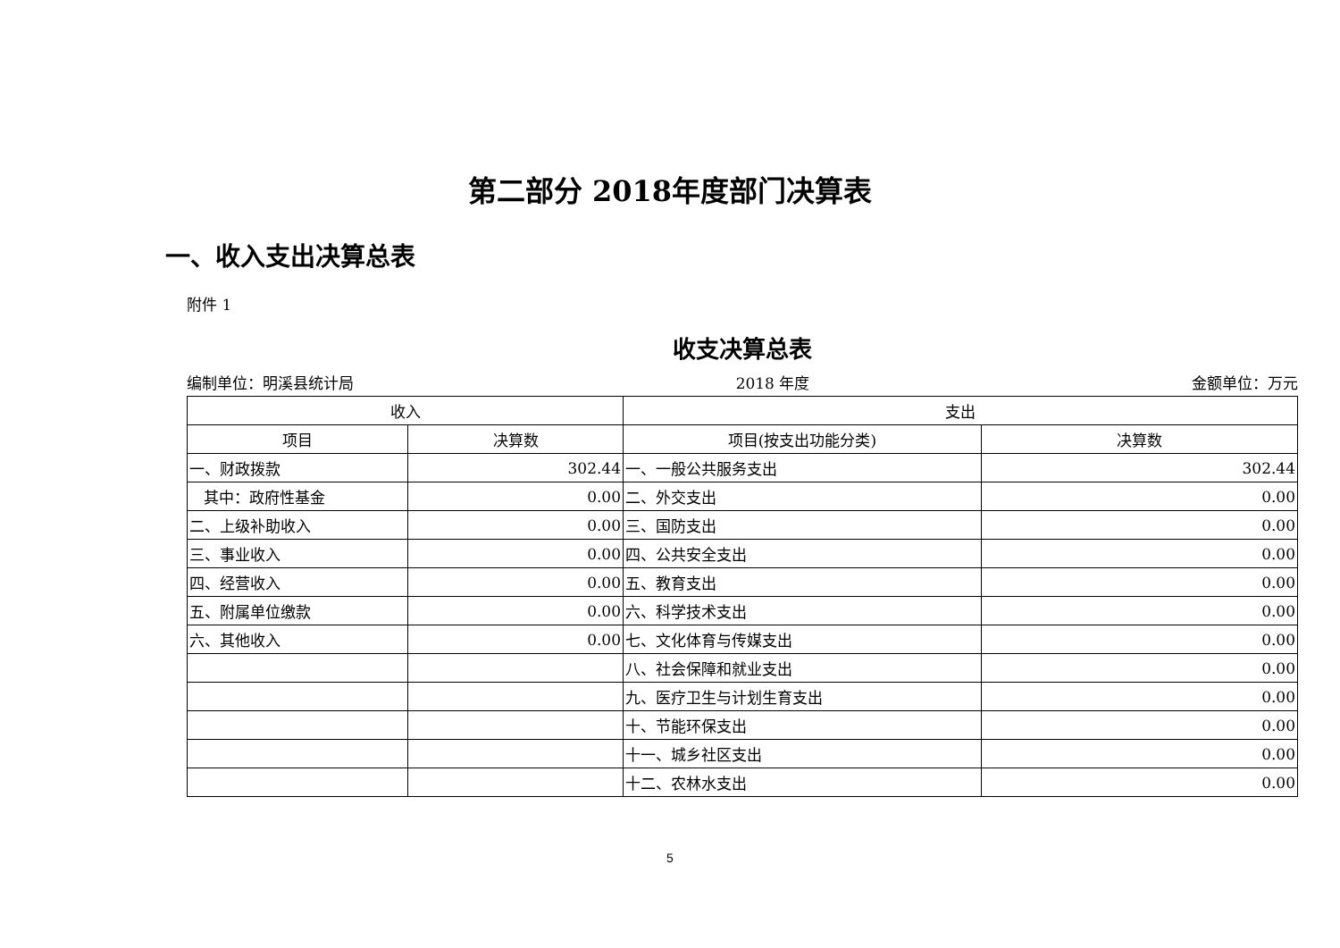第二部分 2018年度部门决算表
一、收入支出决算总表
附件 1
收支决算总表
编制单位：明溪县统计局 2018 年度 金额单位：万元
| 收入 | | 支出 | |
| --- | --- | --- | --- |
| 项目 | 决算数 | 项目(按支出功能分类) | 决算数 |
| 一、财政拨款 | 302.44 | 一、一般公共服务支出 | 302.44 |
| 其中：政府性基金 | 0.00 | 二、外交支出 | 0.00 |
| 二、上级补助收入 | 0.00 | 三、国防支出 | 0.00 |
| 三、事业收入 | 0.00 | 四、公共安全支出 | 0.00 |
| 四、经营收入 | 0.00 | 五、教育支出 | 0.00 |
| 五、附属单位缴款 | 0.00 | 六、科学技术支出 | 0.00 |
| 六、其他收入 | 0.00 | 七、文化体育与传媒支出 | 0.00 |
| | | 八、社会保障和就业支出 | 0.00 |
| | | 九、医疗卫生与计划生育支出 | 0.00 |
| | | 十、节能环保支出 | 0.00 |
| | | 十一、城乡社区支出 | 0.00 |
| | | 十二、农林水支出 | 0.00 |
5